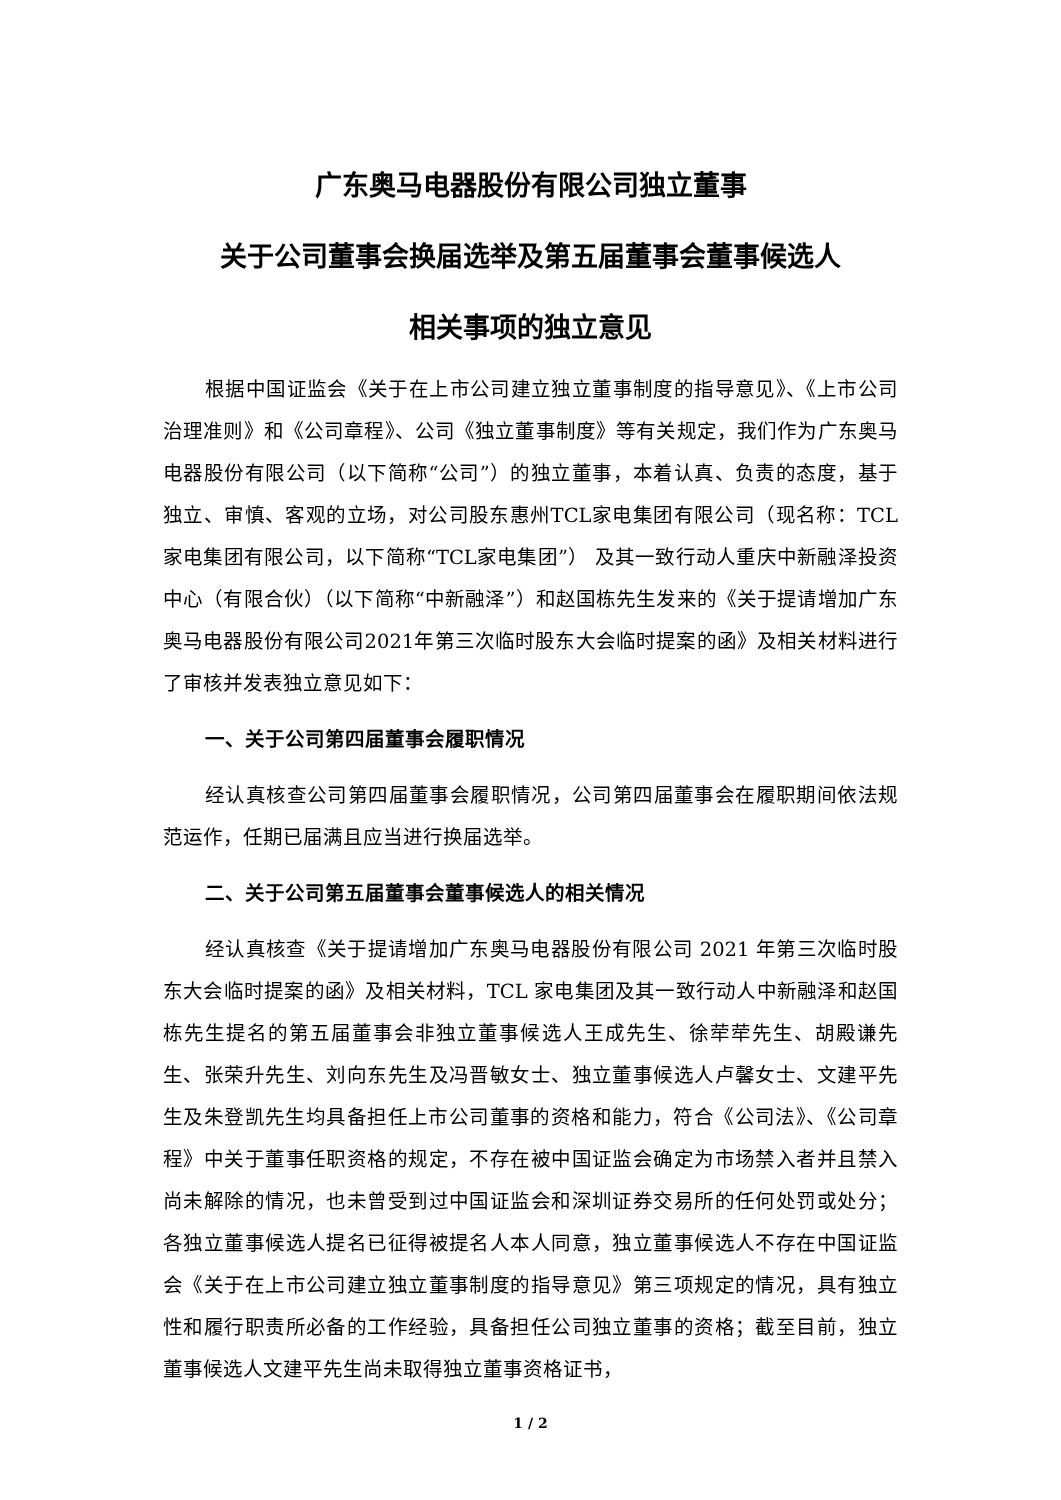广东奥马电器股份有限公司独立董事
关于公司董事会换届选举及第五届董事会董事候选人
相关事项的独立意见
根据中国证监会《关于在上市公司建立独立董事制度的指导意见》、《上市公司治理准则》和《公司章程》、公司《独立董事制度》等有关规定，我们作为广东奥马电器股份有限公司（以下简称“公司”）的独立董事，本着认真、负责的态度，基于独立、审慎、客观的立场，对公司股东惠州TCL家电集团有限公司（现名称：TCL家电集团有限公司，以下简称“TCL家电集团”） 及其一致行动人重庆中新融泽投资中心（有限合伙）（以下简称“中新融泽”）和赵国栋先生发来的《关于提请增加广东奥马电器股份有限公司2021年第三次临时股东大会临时提案的函》及相关材料进行了审核并发表独立意见如下：
一、关于公司第四届董事会履职情况
经认真核查公司第四届董事会履职情况，公司第四届董事会在履职期间依法规范运作，任期已届满且应当进行换届选举。
二、关于公司第五届董事会董事候选人的相关情况
经认真核查《关于提请增加广东奥马电器股份有限公司 2021 年第三次临时股东大会临时提案的函》及相关材料，TCL 家电集团及其一致行动人中新融泽和赵国栋先生提名的第五届董事会非独立董事候选人王成先生、徐荦荦先生、胡殿谦先生、张荣升先生、刘向东先生及冯晋敏女士、独立董事候选人卢馨女士、文建平先生及朱登凯先生均具备担任上市公司董事的资格和能力，符合《公司法》、《公司章程》中关于董事任职资格的规定，不存在被中国证监会确定为市场禁入者并且禁入尚未解除的情况，也未曾受到过中国证监会和深圳证券交易所的任何处罚或处分；各独立董事候选人提名已征得被提名人本人同意，独立董事候选人不存在中国证监会《关于在上市公司建立独立董事制度的指导意见》第三项规定的情况，具有独立性和履行职责所必备的工作经验，具备担任公司独立董事的资格；截至目前，独立董事候选人文建平先生尚未取得独立董事资格证书，
1 / 2